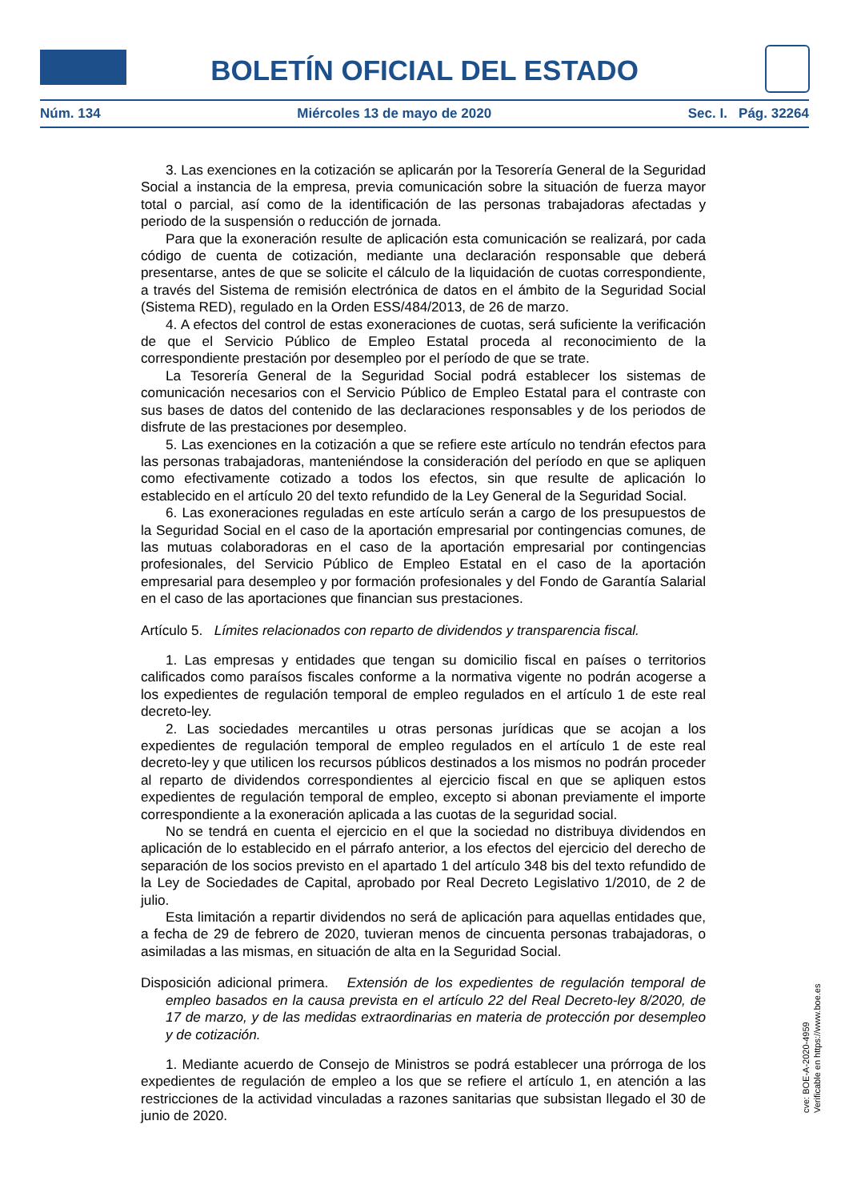BOLETÍN OFICIAL DEL ESTADO
Núm. 134 Miércoles 13 de mayo de 2020 Sec. I. Pág. 32264
3. Las exenciones en la cotización se aplicarán por la Tesorería General de la Seguridad Social a instancia de la empresa, previa comunicación sobre la situación de fuerza mayor total o parcial, así como de la identificación de las personas trabajadoras afectadas y periodo de la suspensión o reducción de jornada.
Para que la exoneración resulte de aplicación esta comunicación se realizará, por cada código de cuenta de cotización, mediante una declaración responsable que deberá presentarse, antes de que se solicite el cálculo de la liquidación de cuotas correspondiente, a través del Sistema de remisión electrónica de datos en el ámbito de la Seguridad Social (Sistema RED), regulado en la Orden ESS/484/2013, de 26 de marzo.
4. A efectos del control de estas exoneraciones de cuotas, será suficiente la verificación de que el Servicio Público de Empleo Estatal proceda al reconocimiento de la correspondiente prestación por desempleo por el período de que se trate.
La Tesorería General de la Seguridad Social podrá establecer los sistemas de comunicación necesarios con el Servicio Público de Empleo Estatal para el contraste con sus bases de datos del contenido de las declaraciones responsables y de los periodos de disfrute de las prestaciones por desempleo.
5. Las exenciones en la cotización a que se refiere este artículo no tendrán efectos para las personas trabajadoras, manteniéndose la consideración del período en que se apliquen como efectivamente cotizado a todos los efectos, sin que resulte de aplicación lo establecido en el artículo 20 del texto refundido de la Ley General de la Seguridad Social.
6. Las exoneraciones reguladas en este artículo serán a cargo de los presupuestos de la Seguridad Social en el caso de la aportación empresarial por contingencias comunes, de las mutuas colaboradoras en el caso de la aportación empresarial por contingencias profesionales, del Servicio Público de Empleo Estatal en el caso de la aportación empresarial para desempleo y por formación profesionales y del Fondo de Garantía Salarial en el caso de las aportaciones que financian sus prestaciones.
Artículo 5. Límites relacionados con reparto de dividendos y transparencia fiscal.
1. Las empresas y entidades que tengan su domicilio fiscal en países o territorios calificados como paraísos fiscales conforme a la normativa vigente no podrán acogerse a los expedientes de regulación temporal de empleo regulados en el artículo 1 de este real decreto-ley.
2. Las sociedades mercantiles u otras personas jurídicas que se acojan a los expedientes de regulación temporal de empleo regulados en el artículo 1 de este real decreto-ley y que utilicen los recursos públicos destinados a los mismos no podrán proceder al reparto de dividendos correspondientes al ejercicio fiscal en que se apliquen estos expedientes de regulación temporal de empleo, excepto si abonan previamente el importe correspondiente a la exoneración aplicada a las cuotas de la seguridad social.
No se tendrá en cuenta el ejercicio en el que la sociedad no distribuya dividendos en aplicación de lo establecido en el párrafo anterior, a los efectos del ejercicio del derecho de separación de los socios previsto en el apartado 1 del artículo 348 bis del texto refundido de la Ley de Sociedades de Capital, aprobado por Real Decreto Legislativo 1/2010, de 2 de julio.
Esta limitación a repartir dividendos no será de aplicación para aquellas entidades que, a fecha de 29 de febrero de 2020, tuvieran menos de cincuenta personas trabajadoras, o asimiladas a las mismas, en situación de alta en la Seguridad Social.
Disposición adicional primera. Extensión de los expedientes de regulación temporal de empleo basados en la causa prevista en el artículo 22 del Real Decreto-ley 8/2020, de 17 de marzo, y de las medidas extraordinarias en materia de protección por desempleo y de cotización.
1. Mediante acuerdo de Consejo de Ministros se podrá establecer una prórroga de los expedientes de regulación de empleo a los que se refiere el artículo 1, en atención a las restricciones de la actividad vinculadas a razones sanitarias que subsistan llegado el 30 de junio de 2020.
cve: BOE-A-2020-4959
Verificable en https://www.boe.es